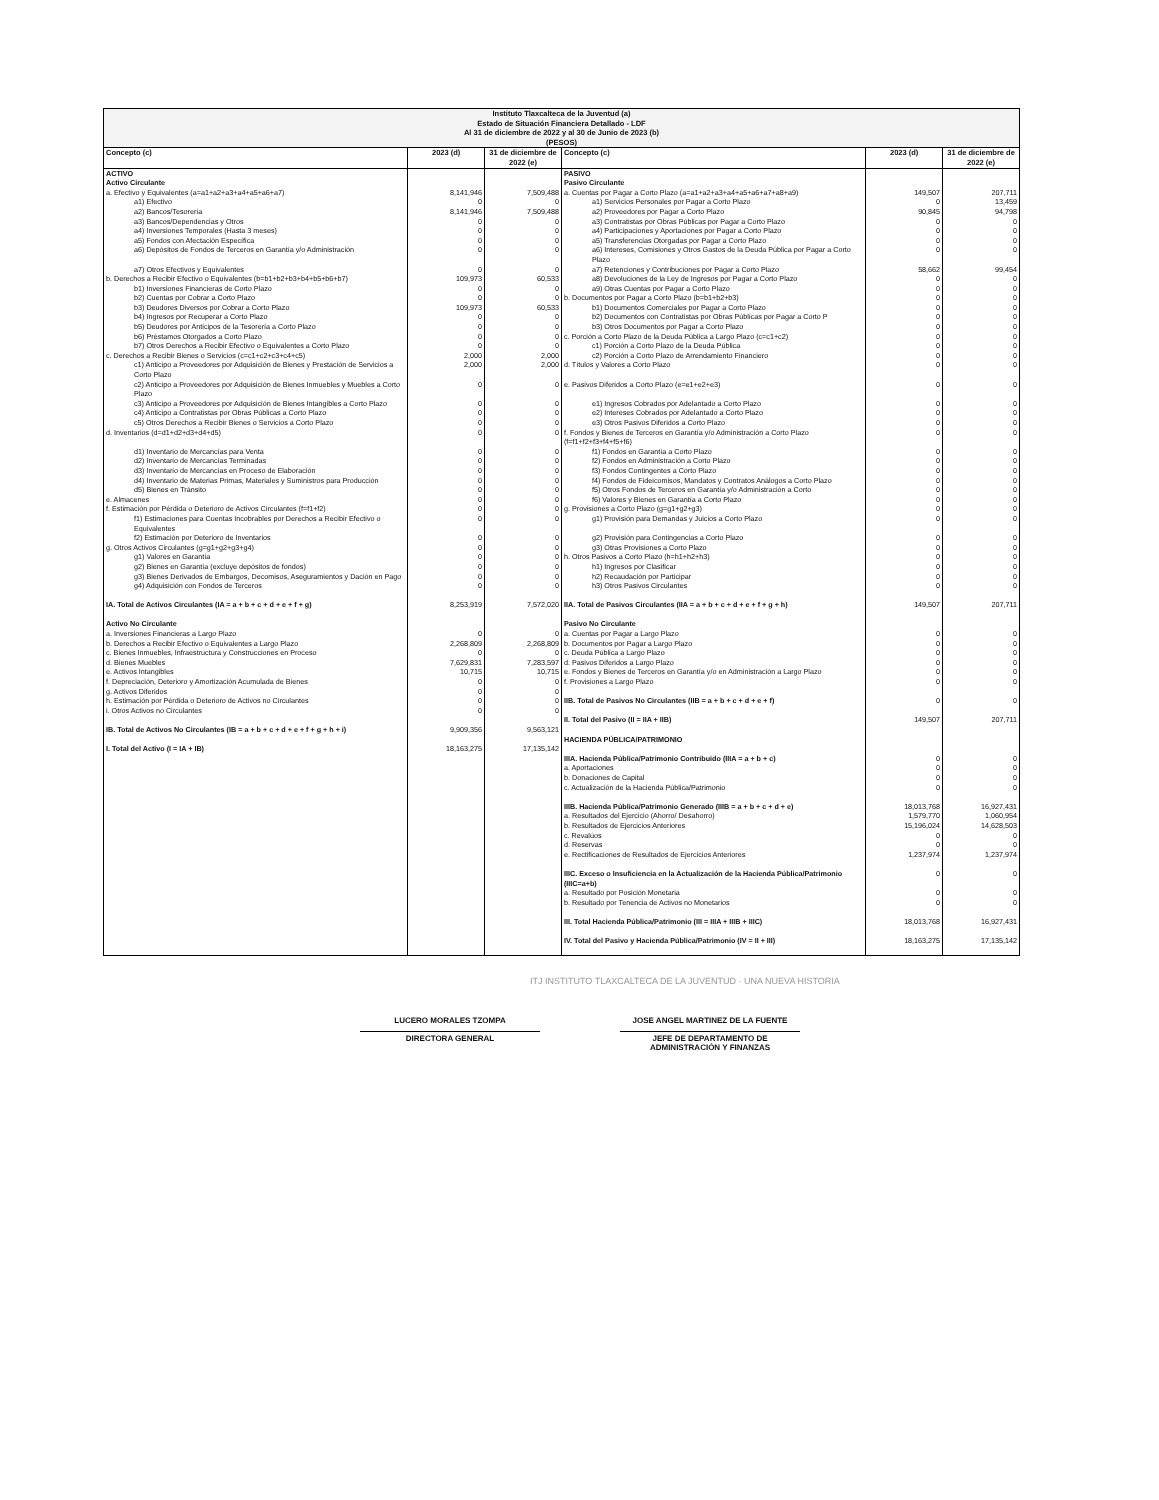| Instituto Tlaxcalteca de la Juventud (a) Estado de Situación Financiera Detallado - LDF Al 31 de diciembre de 2022 y al 30 de Junio de 2023 (b) (PESOS) | | | | | |
| Concepto (c) | 2023 (d) | 31 de diciembre de 2022 (e) | Concepto (c) | 2023 (d) | 31 de diciembre de 2022 (e) |
| ACTIVO | | | PASIVO | | |
| Activo Circulante | | | Pasivo Circulante | | |
| a. Efectivo y Equivalentes (a=a1+a2+a3+a4+a5+a6+a7) | 8,141,946 | 7,509,488 | a. Cuentas por Pagar a Corto Plazo (a=a1+a2+a3+a4+a5+a6+a7+a8+a9) | 149,507 | 207,711 |
| a1) Efectivo | 0 | 0 | a1) Servicios Personales por Pagar a Corto Plazo | 0 | 13,459 |
| a2) Bancos/Tesorería | 8,141,946 | 7,509,488 | a2) Proveedores por Pagar a Corto Plazo | 90,845 | 94,798 |
| a3) Bancos/Dependencias y Otros | 0 | 0 | a3) Contratistas por Obras Públicas por Pagar a Corto Plazo | 0 | 0 |
| a4) Inversiones Temporales (Hasta 3 meses) | 0 | 0 | a4) Participaciones y Aportaciones por Pagar a Corto Plazo | 0 | 0 |
| a5) Fondos con Afectación Específica | 0 | 0 | a5) Transferencias Otorgadas por Pagar a Corto Plazo | 0 | 0 |
| a6) Depósitos de Fondos de Terceros en Garantía y/o Administración | 0 | 0 | a6) Intereses, Comisiones y Otros Gastos de la Deuda Pública por Pagar a Corto Plazo | 0 | 0 |
| a7) Otros Efectivos y Equivalentes | 0 | 0 | a7) Retenciones y Contribuciones por Pagar a Corto Plazo | 58,662 | 99,454 |
| b. Derechos a Recibir Efectivo o Equivalentes (b=b1+b2+b3+b4+b5+b6+b7) | 109,973 | 60,533 | a8) Devoluciones de la Ley de Ingresos por Pagar a Corto Plazo | 0 | 0 |
| b1) Inversiones Financieras de Corto Plazo | 0 | 0 | a9) Otras Cuentas por Pagar a Corto Plazo | 0 | 0 |
| b2) Cuentas por Cobrar a Corto Plazo | 0 | 0 | b. Documentos por Pagar a Corto Plazo (b=b1+b2+b3) | 0 | 0 |
| b3) Deudores Diversos por Cobrar a Corto Plazo | 109,973 | 60,533 | b1) Documentos Comerciales por Pagar a Corto Plazo | 0 | 0 |
| b4) Ingresos por Recuperar a Corto Plazo | 0 | 0 | b2) Documentos con Contratistas por Obras Públicas por Pagar a Corto P | 0 | 0 |
| b5) Deudores por Anticipos de la Tesorería a Corto Plazo | 0 | 0 | b3) Otros Documentos por Pagar a Corto Plazo | 0 | 0 |
| b6) Préstamos Otorgados a Corto Plazo | 0 | 0 | c. Porción a Corto Plazo de la Deuda Pública a Largo Plazo (c=c1+c2) | 0 | 0 |
| b7) Otros Derechos a Recibir Efectivo o Equivalentes a Corto Plazo | 0 | 0 | c1) Porción a Corto Plazo de la Deuda Pública | 0 | 0 |
| c. Derechos a Recibir Bienes o Servicios (c=c1+c2+c3+c4+c5) | 2,000 | 2,000 | c2) Porción a Corto Plazo de Arrendamiento Financiero | 0 | 0 |
| c1) Anticipo a Proveedores por Adquisición de Bienes y Prestación de Servicios a Corto Plazo | 2,000 | 2,000 | d. Títulos y Valores a Corto Plazo | 0 | 0 |
| c2) Anticipo a Proveedores por Adquisición de Bienes Inmuebles y Muebles a Corto Plazo | 0 | 0 | e. Pasivos Diferidos a Corto Plazo (e=e1+e2+e3) | 0 | 0 |
| c3) Anticipo a Proveedores por Adquisición de Bienes Intangibles a Corto Plazo | 0 | 0 | e1) Ingresos Cobrados por Adelantado a Corto Plazo | 0 | 0 |
| c4) Anticipo a Contratistas por Obras Públicas a Corto Plazo | 0 | 0 | e2) Intereses Cobrados por Adelantado a Corto Plazo | 0 | 0 |
| c5) Otros Derechos a Recibir Bienes o Servicios a Corto Plazo | 0 | 0 | e3) Otros Pasivos Diferidos a Corto Plazo | 0 | 0 |
| d. Inventarios (d=d1+d2+d3+d4+d5) | 0 | 0 | f. Fondos y Bienes de Terceros en Garantía y/o Administración a Corto Plazo (f=f1+f2+f3+f4+f5+f6) | 0 | 0 |
| d1) Inventario de Mercancías para Venta | 0 | 0 | f1) Fondos en Garantía a Corto Plazo | 0 | 0 |
| d2) Inventario de Mercancías Terminadas | 0 | 0 | f2) Fondos en Administración a Corto Plazo | 0 | 0 |
| d3) Inventario de Mercancías en Proceso de Elaboración | 0 | 0 | f3) Fondos Contingentes a Corto Plazo | 0 | 0 |
| d4) Inventario de Materias Primas, Materiales y Suministros para Producción | 0 | 0 | f4) Fondos de Fideicomisos, Mandatos y Contratos Análogos a Corto Plazo | 0 | 0 |
| d5) Bienes en Tránsito | 0 | 0 | f5) Otros Fondos de Terceros en Garantía y/o Administración a Corto | 0 | 0 |
| e. Almacenes | 0 | 0 | f6) Valores y Bienes en Garantía a Corto Plazo | 0 | 0 |
| f. Estimación por Pérdida o Deterioro de Activos Circulantes (f=f1+f2) | 0 | 0 | g. Provisiones a Corto Plazo (g=g1+g2+g3) | 0 | 0 |
| f1) Estimaciones para Cuentas Incobrables por Derechos a Recibir Efectivo o Equivalentes | 0 | 0 | g1) Provisión para Demandas y Juicios a Corto Plazo | 0 | 0 |
| f2) Estimación por Deterioro de Inventarios | 0 | 0 | g2) Provisión para Contingencias a Corto Plazo | 0 | 0 |
| g. Otros Activos Circulantes (g=g1+g2+g3+g4) | 0 | 0 | g3) Otras Provisiones a Corto Plazo | 0 | 0 |
| g1) Valores en Garantía | 0 | 0 | h. Otros Pasivos a Corto Plazo (h=h1+h2+h3) | 0 | 0 |
| g2) Bienes en Garantía (excluye depósitos de fondos) | 0 | 0 | h1) Ingresos por Clasificar | 0 | 0 |
| g3) Bienes Derivados de Embargos, Decomisos, Aseguramientos y Dación en Pago | 0 | 0 | h2) Recaudación por Participar | 0 | 0 |
| g4) Adquisición con Fondos de Terceros | 0 | 0 | h3) Otros Pasivos Circulantes | 0 | 0 |
| IA. Total de Activos Circulantes (IA = a + b + c + d + e + f + g) | 8,253,919 | 7,572,020 | IIA. Total de Pasivos Circulantes (IIA = a + b + c + d + e + f + g + h) | 149,507 | 207,711 |
| Activo No Circulante | | | Pasivo No Circulante | | |
| a. Inversiones Financieras a Largo Plazo | 0 | 0 | a. Cuentas por Pagar a Largo Plazo | 0 | 0 |
| b. Derechos a Recibir Efectivo o Equivalentes a Largo Plazo | 2,268,809 | 2,268,809 | b. Documentos por Pagar a Largo Plazo | 0 | 0 |
| c. Bienes Inmuebles, Infraestructura y Construcciones en Proceso | 0 | 0 | c. Deuda Pública a Largo Plazo | 0 | 0 |
| d. Bienes Muebles | 7,629,831 | 7,283,597 | d. Pasivos Diferidos a Largo Plazo | 0 | 0 |
| e. Activos Intangibles | 10,715 | 10,715 | e. Fondos y Bienes de Terceros en Garantía y/o en Administración a Largo Plazo | 0 | 0 |
| f. Depreciación, Deterioro y Amortización Acumulada de Bienes | 0 | 0 | f. Provisiones a Largo Plazo | 0 | 0 |
| g. Activos Diferidos | 0 | 0 | | | |
| h. Estimación por Pérdida o Deterioro de Activos no Circulantes | 0 | 0 | IIB. Total de Pasivos No Circulantes (IIB = a + b + c + d + e + f) | 0 | 0 |
| i. Otros Activos no Circulantes | 0 | 0 | | | |
| | | | II. Total del Pasivo (II = IIA + IIB) | 149,507 | 207,711 |
| IB. Total de Activos No Circulantes (IB = a + b + c + d + e + f + g + h + i) | 9,909,356 | 9,563,121 | | | |
| | | | HACIENDA PÚBLICA/PATRIMONIO | | |
| I. Total del Activo (I = IA + IB) | 18,163,275 | 17,135,142 | | | |
| | | | IIIA. Hacienda Pública/Patrimonio Contribuido (IIIA = a + b + c) | 0 | 0 |
| | | | a. Aportaciones | 0 | 0 |
| | | | b. Donaciones de Capital | 0 | 0 |
| | | | c. Actualización de la Hacienda Pública/Patrimonio | 0 | 0 |
| | | | IIIB. Hacienda Pública/Patrimonio Generado (IIIB = a + b + c + d + e) | 18,013,768 | 16,927,431 |
| | | | a. Resultados del Ejercicio (Ahorro/ Desahorro) | 1,579,770 | 1,060,954 |
| | | | b. Resultados de Ejercicios Anteriores | 15,196,024 | 14,628,503 |
| | | | c. Revalúos | 0 | 0 |
| | | | d. Reservas | 0 | 0 |
| | | | e. Rectificaciones de Resultados de Ejercicios Anteriores | 1,237,974 | 1,237,974 |
| | | | IIIC. Exceso o Insuficiencia en la Actualización de la Hacienda Pública/Patrimonio (IIIC=a+b) | 0 | 0 |
| | | | a. Resultado por Posición Monetaria | 0 | 0 |
| | | | b. Resultado por Tenencia de Activos no Monetarios | 0 | 0 |
| | | | III. Total Hacienda Pública/Patrimonio (III = IIIA + IIIB + IIIC) | 18,013,768 | 16,927,431 |
| | | | IV. Total del Pasivo y Hacienda Pública/Patrimonio (IV = II + III) | 18,163,275 | 17,135,142 |
ITJ INSTITUTO TLAXCALTECA DE LA JUVENTUD · UNA NUEVA HISTORIA
LUCERO MORALES TZOMPA
DIRECTORA GENERAL
JOSE ANGEL MARTINEZ DE LA FUENTE
JEFE DE DEPARTAMENTO DE ADMINISTRACIÓN Y FINANZAS